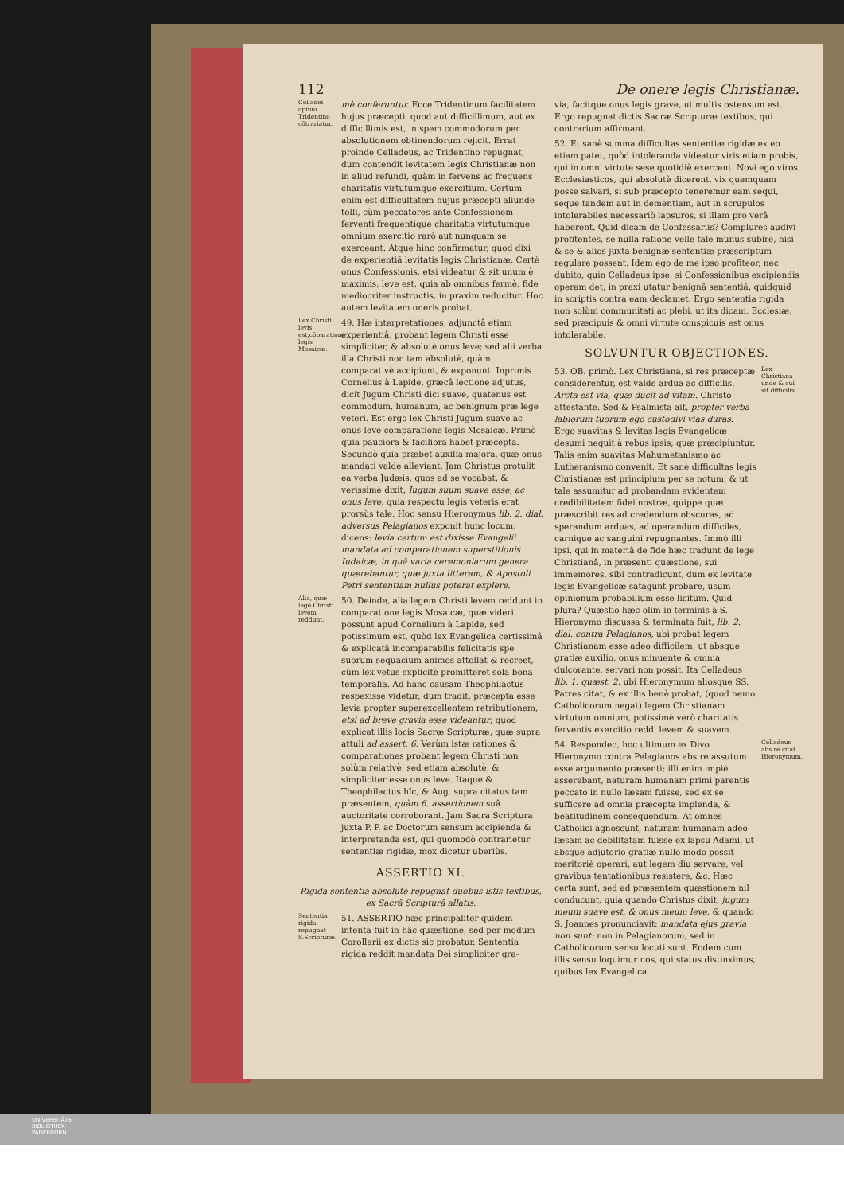112 De onere legis Christianæ.
Celladei opinio Tridentino cõtrariatur.
mè conferuntur. Ecce Tridentinum facilitatem hujus præcepti, quod aut difficillimum, aut ex difficillimis est, in spem commodorum per absolutionem obtinendorum rejicit. Errat proinde Celladeus, ac Tridentino repugnat, dum contendit levitatem legis Christianæ non in aliud refundi, quàm in fervens ac frequens charitatis virtutumque exercitium. Certum enim est difficultatem hujus præcepti aliunde tolli, cùm peccatores ante Confessionem ferventi frequentique charitatis virtutumque omnium exercitio rarò aut nunquam se exerceant. Atque hinc confirmatur, quod dixi de experientiâ levitatis legis Christianæ. Certè onus Confessionis, etsi videatur & sit unum è maximis, leve est, quia ab omnibus fermè, fide mediocriter instructis, in praxim reducitur. Hoc autem levitatem oneris probat.
Lex Christi levis est,cõparatione legis Mosaicæ.
49. Hæ interpretationes, adjunctâ etiam experientiâ, probant legem Christi esse simpliciter, & absolutè onus leve; sed alii verba illa Christi non tam absolutè, quàm comparativè accipiunt, & exponunt. Inprimis Cornelius à Lapide, græcâ lectione adjutus, dicit Jugum Christi dici suave, quatenus est commodum, humanum, ac benignum præ lege veteri. Est ergo lex Christi Jugum suave ac onus leve comparatione legis Mosaicæ. Primò quia pauciora & faciliora habet præcepta. Secundò quia præbet auxilia majora, quæ onus mandati valde alleviant. Jam Christus protulit ea verba Judæis, quos ad se vocabat, & verissimè dixit, Iugum suum suave esse, ac onus leve, quia respectu legis veteris erat prorsùs tale. Hoc sensu Hieronymus lib. 2. dial. adversus Pelagianos exponit hunc locum, dicens: levia certum est dixisse Evangelii mandata ad comparationem superstitionis Iudaicæ, in quâ varia ceremoniarum genera quærebantur, quæ juxta litteram, & Apostoli Petri sententiam nullus poterat explere.
Alia, quæ legẽ Christi levem reddunt.
50. Deinde, alia legem Christi levem reddunt in comparatione legis Mosaicæ, quæ videri possunt apud Cornelium à Lapide, sed potissimum est, quòd lex Evangelica certissimâ & explicatâ incomparabilis felicitatis spe suorum sequacium animos attollat & recreet, cùm lex vetus explicitè promitteret sola bona temporalia. Ad hanc causam Theophilactus respexisse videtur, dum tradit, præcepta esse levia propter superexcellentem retributionem, etsi ad breve gravia esse videantur, quod explicat illis locis Sacræ Scripturæ, quæ supra attuli ad assert. 6. Verùm istæ rationes & comparationes probant legem Christi non solùm relativè, sed etiam absolutè, & simpliciter esse onus leve. Itaque & Theophilactus hîc, & Aug. supra citatus tam præsentem, quàm 6. assertionem suâ auctoritate corroborant. Jam Sacra Scriptura juxta P. P. ac Doctorum sensum accipienda & interpretanda est, qui quomodò contrarietur sententiæ rigidæ, mox dicetur uberiùs.
ASSERTIO XI.
Rigida sententia absolutè repugnat duobus istis textibus, ex Sacrâ Scripturâ allatis.
Sententia rigida repugnat S.Scripturæ.
51. ASSERTIO hæc principaliter quidem intenta fuit in hâc quæstione, sed per modum Corollarii ex dictis sic probatur. Sententia rigida reddit mandata Dei simpliciter gra-
via, facitque onus legis grave, ut multis ostensum est. Ergo repugnat dictis Sacræ Scripturæ textibus, qui contrarium affirmant.
52. Et sanè summa difficultas sententiæ rigidæ ex eo etiam patet, quòd intoleranda videatur viris etiam probis, qui in omni virtute sese quotidiè exercent. Novi ego viros Ecclesiasticos, qui absolutè dicerent, vix quemquam posse salvari, si sub præcepto teneremur eam sequi, seque tandem aut in dementiam, aut in scrupulos intolerabiles necessariò lapsuros, si illam pro verâ haberent. Quid dicam de Confessariis? Complures audivi profitentes, se nulla ratione velle tale munus subire, nisi & se & alios juxta benignæ sententiæ præscriptum regulare possent. Idem ego de me ipso profiteor, nec dubito, quin Celladeus ipse, si Confessionibus excipiendis operam det, in praxi utatur benignâ sententiâ, quidquid in scriptis contra eam declamet. Ergo sententia rigida non solùm communitati ac plebi, ut ita dicam, Ecclesiæ, sed præcipuis & omni virtute conspicuis est onus intolerabile.
SOLVUNTUR OBJECTIONES.
53. OB. primò. Lex Christiana, si res præceptæ considerentur, est valde ardua ac difficilis. Arcta est via, quæ ducit ad vitam. Christo attestante. Sed & Psalmista ait, propter verba labiorum tuorum ego custodivi vias duras. Ergo suavitas & levitas legis Evangelicæ desumi nequit à rebus ipsis, quæ præcipiuntur. Talis enim suavitas Mahumetanismo ac Lutheranismo convenit. Et sanè difficultas legis Christianæ est principium per se notum, & ut tale assumitur ad probandam evidentem credibilitatem fidei nostræ, quippe quæ præscribit res ad credendum obscuras, ad sperandum arduas, ad operandum difficiles, carnique ac sanguini repugnantes. Immò illi ipsi, qui in materiâ de fide hæc tradunt de lege Christianâ, in præsenti quæstione, sui immemores, sibi contradicunt, dum ex levitate legis Evangelicæ satagunt probare, usum opinionum probabilium esse licitum. Quid plura? Quæstio hæc olim in terminis à S. Hieronymo discussa & terminata fuit, lib. 2. dial. contra Pelagianos, ubi probat legem Christianam esse adeo difficilem, ut absque gratiæ auxilio, onus minuente & omnia dulcorante, servari non possit. Ita Celladeus lib. 1. quæst. 2. ubi Hieronymum aliosque SS. Patres citat, & ex illis benè probat, (quod nemo Catholicorum negat) legem Christianam virtutum omnium, potissimè verò charitatis ferventis exercitio reddi levem & suavem.
Lex Christiana unde & cui sit difficilis.
54. Respondeo, hoc ultimum ex Divo Hieronymo contra Pelagianos abs re assutum esse argumento præsenti; illi enim impiè asserebant, naturam humanam primi parentis peccato in nullo læsam fuisse, sed ex se sufficere ad omnia præcepta implenda, & beatitudinem consequendum. At omnes Catholici agnoscunt, naturam humanam adeo læsam ac debilitatam fuisse ex lapsu Adami, ut absque adjutorio gratiæ nullo modo possit meritoriè operari, aut legem diu servare, vel gravibus tentationibus resistere, &c. Hæc certa sunt, sed ad præsentem quæstionem nil conducunt, quia quando Christus dixit, jugum meum suave est, & onus meum leve, & quando S. Joannes pronunciavit: mandata ejus gravia non sunt: non in Pelagianorum, sed in Catholicorum sensu locuti sunt. Eodem cum illis sensu loquimur nos, qui status distinximus, quibus lex Evangelica
Celladeus abs re citat Hieronymum.
UNIVERSITÄTS-
BIBLIOTHEK
PADERBORN